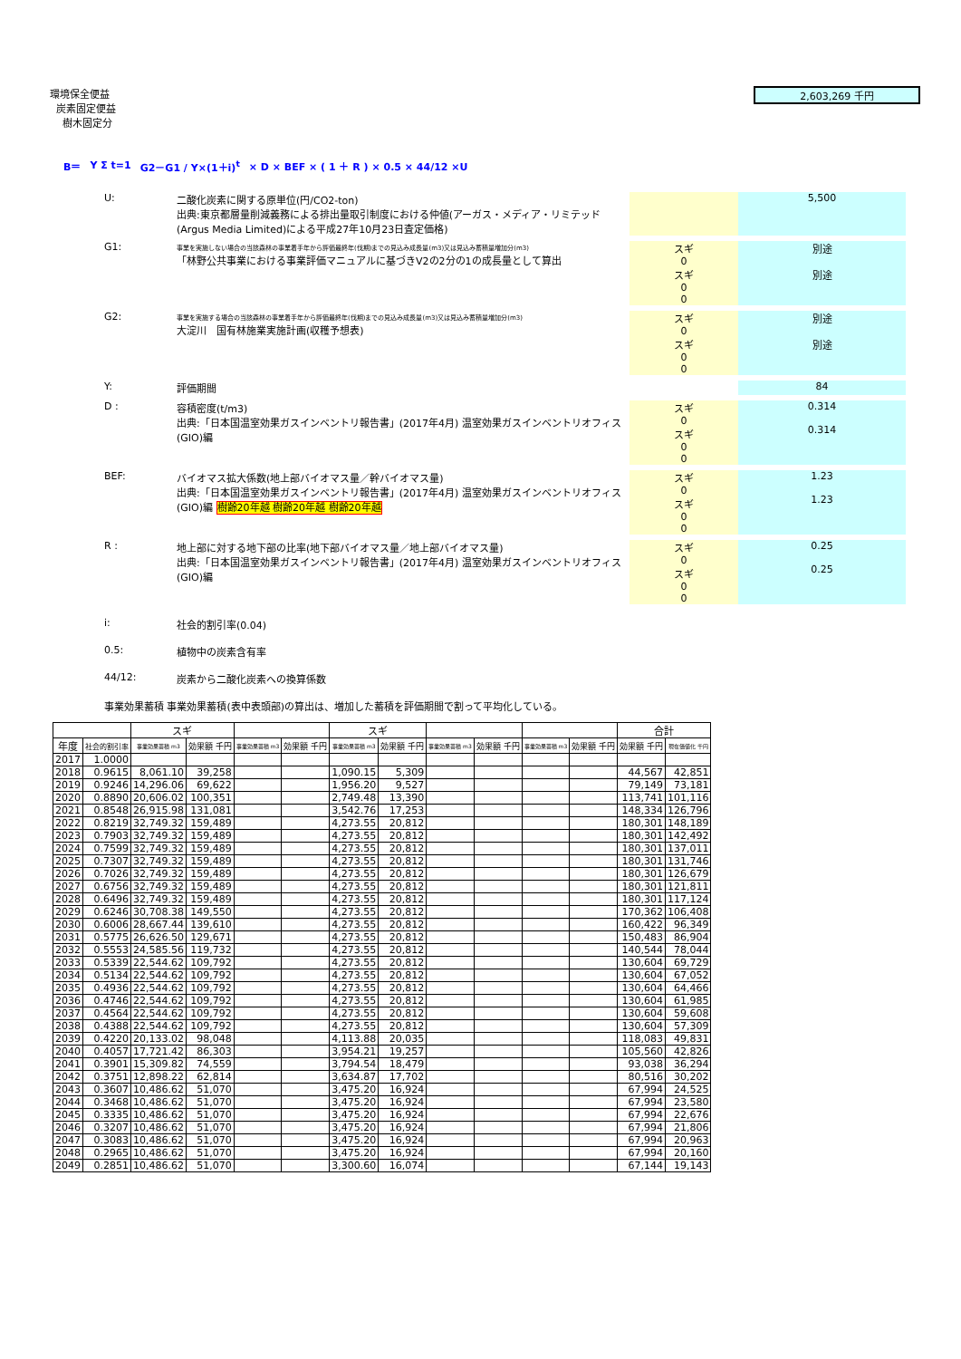環境保全便益
炭素固定便益
樹木固定分
2,603,269 千円
B＝ Y Σ t=1 G2－G1 / Y×(1＋i)<sup>t</sup> × D × BEF × ( 1 ＋ R ) × 0.5 × 44/12 ×U
U: 二酸化炭素に関する原単位(円/CO2-ton)
出典:東京都層量削減義務による排出量取引制度における仲値(アーガス・メディア・リミテッド(Argus Media Limited)による平成27年10月23日査定価格)
5,500
G1:
事業を実施しない場合の当該森林の事業着手年から評価最終年(伐期)までの見込み成長量(m3)又は見込み蓄積量増加分(m3)
「林野公共事業における事業評価マニュアルに基づきV2の2分の1の成長量として算出
スギ
0
スギ
0
0
別途
別途
G2:
事業を実施する場合の当該森林の事業着手年から評価最終年(伐期)までの見込み成長量(m3)又は見込み蓄積量増加分(m3)
大淀川　国有林施業実施計画(収穫予想表)
スギ
0
スギ
0
0
別途
別途
Y: 評価期間 84
D : 容積密度(t/m3)
出典:「日本国温室効果ガスインベントリ報告書」(2017年4月) 温室効果ガスインベントリオフィス(GIO)編
スギ
0
スギ
0
0
0.314
0.314
BEF: バイオマス拡大係数(地上部バイオマス量／幹バイオマス量)
出典:「日本国温室効果ガスインベントリ報告書」(2017年4月) 温室効果ガスインベントリオフィス(GIO)編 樹齢20年越 樹齢20年越 樹齢20年越
スギ
0
スギ
0
0
1.23
1.23
R : 地上部に対する地下部の比率(地下部バイオマス量／地上部バイオマス量)
出典:「日本国温室効果ガスインベントリ報告書」(2017年4月) 温室効果ガスインベントリオフィス(GIO)編
スギ
0
スギ
0
0
0.25
0.25
i: 社会的割引率(0.04)
0.5: 植物中の炭素含有率
44/12: 炭素から二酸化炭素への換算係数
事業効果蓄積 事業効果蓄積(表中表頭部)の算出は、増加した蓄積を評価期間で割って平均化している。
| | | スギ | | | | スギ | | | | | | 合計 | |
| --- | --- | --- | --- | --- | --- | --- | --- | --- | --- | --- | --- | --- | --- |
| 年度 | 社会的割引率 | 事業効果蓄積 m3 | 効果額 千円 | 事業効果蓄積 m3 | 効果額 千円 | 事業効果蓄積 m3 | 効果額 千円 | 事業効果蓄積 m3 | 効果額 千円 | 事業効果蓄積 m3 | 効果額 千円 | 効果額 千円 | 現在価値化 千円 |
| 2017 | 1.0000 | | | | | | | | | | | | |
| 2018 | 0.9615 | 8,061.10 | 39,258 | | | 1,090.15 | 5,309 | | | | | 44,567 | 42,851 |
| 2019 | 0.9246 | 14,296.06 | 69,622 | | | 1,956.20 | 9,527 | | | | | 79,149 | 73,181 |
| 2020 | 0.8890 | 20,606.02 | 100,351 | | | 2,749.48 | 13,390 | | | | | 113,741 | 101,116 |
| 2021 | 0.8548 | 26,915.98 | 131,081 | | | 3,542.76 | 17,253 | | | | | 148,334 | 126,796 |
| 2022 | 0.8219 | 32,749.32 | 159,489 | | | 4,273.55 | 20,812 | | | | | 180,301 | 148,189 |
| 2023 | 0.7903 | 32,749.32 | 159,489 | | | 4,273.55 | 20,812 | | | | | 180,301 | 142,492 |
| 2024 | 0.7599 | 32,749.32 | 159,489 | | | 4,273.55 | 20,812 | | | | | 180,301 | 137,011 |
| 2025 | 0.7307 | 32,749.32 | 159,489 | | | 4,273.55 | 20,812 | | | | | 180,301 | 131,746 |
| 2026 | 0.7026 | 32,749.32 | 159,489 | | | 4,273.55 | 20,812 | | | | | 180,301 | 126,679 |
| 2027 | 0.6756 | 32,749.32 | 159,489 | | | 4,273.55 | 20,812 | | | | | 180,301 | 121,811 |
| 2028 | 0.6496 | 32,749.32 | 159,489 | | | 4,273.55 | 20,812 | | | | | 180,301 | 117,124 |
| 2029 | 0.6246 | 30,708.38 | 149,550 | | | 4,273.55 | 20,812 | | | | | 170,362 | 106,408 |
| 2030 | 0.6006 | 28,667.44 | 139,610 | | | 4,273.55 | 20,812 | | | | | 160,422 | 96,349 |
| 2031 | 0.5775 | 26,626.50 | 129,671 | | | 4,273.55 | 20,812 | | | | | 150,483 | 86,904 |
| 2032 | 0.5553 | 24,585.56 | 119,732 | | | 4,273.55 | 20,812 | | | | | 140,544 | 78,044 |
| 2033 | 0.5339 | 22,544.62 | 109,792 | | | 4,273.55 | 20,812 | | | | | 130,604 | 69,729 |
| 2034 | 0.5134 | 22,544.62 | 109,792 | | | 4,273.55 | 20,812 | | | | | 130,604 | 67,052 |
| 2035 | 0.4936 | 22,544.62 | 109,792 | | | 4,273.55 | 20,812 | | | | | 130,604 | 64,466 |
| 2036 | 0.4746 | 22,544.62 | 109,792 | | | 4,273.55 | 20,812 | | | | | 130,604 | 61,985 |
| 2037 | 0.4564 | 22,544.62 | 109,792 | | | 4,273.55 | 20,812 | | | | | 130,604 | 59,608 |
| 2038 | 0.4388 | 22,544.62 | 109,792 | | | 4,273.55 | 20,812 | | | | | 130,604 | 57,309 |
| 2039 | 0.4220 | 20,133.02 | 98,048 | | | 4,113.88 | 20,035 | | | | | 118,083 | 49,831 |
| 2040 | 0.4057 | 17,721.42 | 86,303 | | | 3,954.21 | 19,257 | | | | | 105,560 | 42,826 |
| 2041 | 0.3901 | 15,309.82 | 74,559 | | | 3,794.54 | 18,479 | | | | | 93,038 | 36,294 |
| 2042 | 0.3751 | 12,898.22 | 62,814 | | | 3,634.87 | 17,702 | | | | | 80,516 | 30,202 |
| 2043 | 0.3607 | 10,486.62 | 51,070 | | | 3,475.20 | 16,924 | | | | | 67,994 | 24,525 |
| 2044 | 0.3468 | 10,486.62 | 51,070 | | | 3,475.20 | 16,924 | | | | | 67,994 | 23,580 |
| 2045 | 0.3335 | 10,486.62 | 51,070 | | | 3,475.20 | 16,924 | | | | | 67,994 | 22,676 |
| 2046 | 0.3207 | 10,486.62 | 51,070 | | | 3,475.20 | 16,924 | | | | | 67,994 | 21,806 |
| 2047 | 0.3083 | 10,486.62 | 51,070 | | | 3,475.20 | 16,924 | | | | | 67,994 | 20,963 |
| 2048 | 0.2965 | 10,486.62 | 51,070 | | | 3,475.20 | 16,924 | | | | | 67,994 | 20,160 |
| 2049 | 0.2851 | 10,486.62 | 51,070 | | | 3,300.60 | 16,074 | | | | | 67,144 | 19,143 |